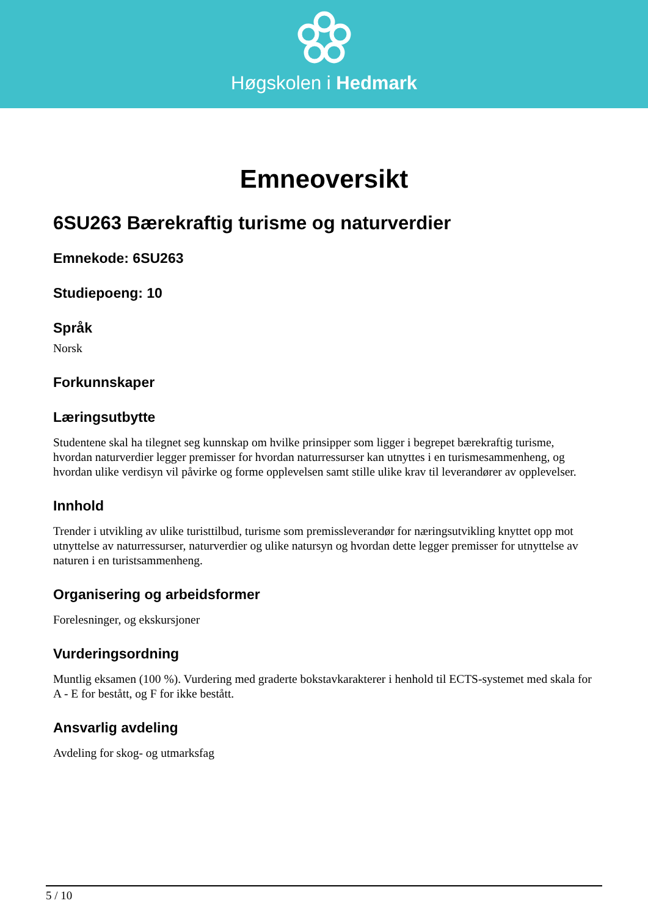Høgskolen i Hedmark
Emneoversikt
6SU263 Bærekraftig turisme og naturverdier
Emnekode: 6SU263
Studiepoeng: 10
Språk
Norsk
Forkunnskaper
Læringsutbytte
Studentene skal ha tilegnet seg kunnskap om hvilke prinsipper som ligger i begrepet bærekraftig turisme, hvordan naturverdier legger premisser for hvordan naturressurser kan utnyttes i en turismesammenheng, og hvordan ulike verdisyn vil påvirke og forme opplevelsen samt stille ulike krav til leverandører av opplevelser.
Innhold
Trender i utvikling av ulike turisttilbud, turisme som premissleverandør for næringsutvikling knyttet opp mot utnyttelse av naturressurser, naturverdier og ulike natursyn og hvordan dette legger premisser for utnyttelse av naturen i en turistsammenheng.
Organisering og arbeidsformer
Forelesninger, og ekskursjoner
Vurderingsordning
Muntlig eksamen (100 %). Vurdering med graderte bokstavkarakterer i henhold til ECTS-systemet med skala for A - E for bestått, og F for ikke bestått.
Ansvarlig avdeling
Avdeling for skog- og utmarksfag
5 / 10